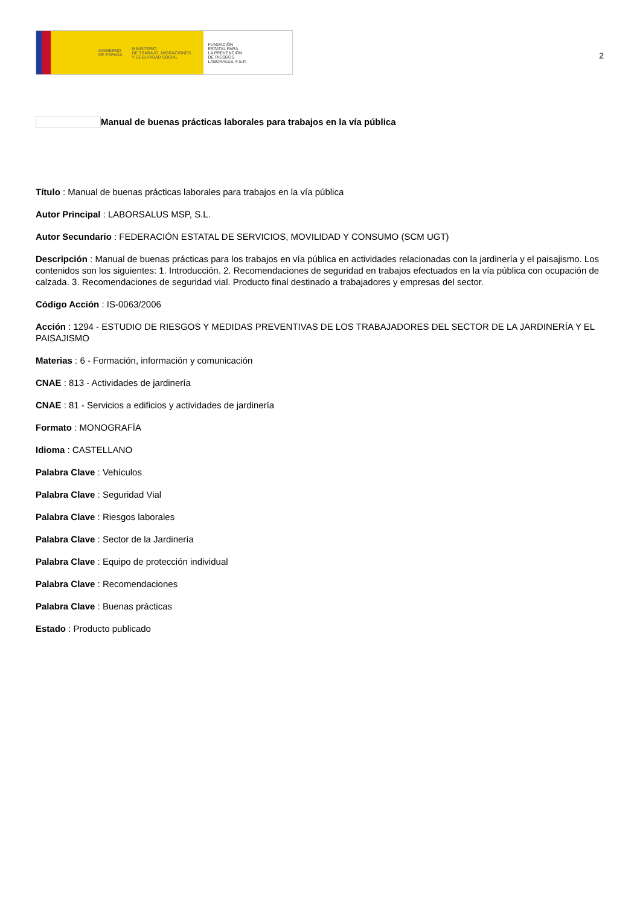GOBIERNO
DE ESPAÑA
MINISTERIO
DE TRABAJO, MIGRACIONES
Y SEGURIDAD SOCIAL
FUNDACIÓN
ESTATAL PARA
LA PREVENCIÓN
DE RIESGOS
LABORALES, F.S.P.
2
Manual de buenas prácticas laborales para trabajos en la vía pública
Título : Manual de buenas prácticas laborales para trabajos en la vía pública
Autor Principal : LABORSALUS MSP, S.L.
Autor Secundario : FEDERACIÓN ESTATAL DE SERVICIOS, MOVILIDAD Y CONSUMO (SCM UGT)
Descripción : Manual de buenas prácticas para los trabajos en vía pública en actividades relacionadas con la jardinería y el paisajismo. Los contenidos son los siguientes: 1. Introducción. 2. Recomendaciones de seguridad en trabajos efectuados en la vía pública con ocupación de calzada. 3. Recomendaciones de seguridad vial. Producto final destinado a trabajadores y empresas del sector.
Código Acción : IS-0063/2006
Acción : 1294 - ESTUDIO DE RIESGOS Y MEDIDAS PREVENTIVAS DE LOS TRABAJADORES DEL SECTOR DE LA JARDINERÍA Y EL PAISAJISMO
Materias : 6 - Formación, información y comunicación
CNAE : 813 - Actividades de jardinería
CNAE : 81 - Servicios a edificios y actividades de jardinería
Formato : MONOGRAFÍA
Idioma : CASTELLANO
Palabra Clave : Vehículos
Palabra Clave : Seguridad Vial
Palabra Clave : Riesgos laborales
Palabra Clave : Sector de la Jardinería
Palabra Clave : Equipo de protección individual
Palabra Clave : Recomendaciones
Palabra Clave : Buenas prácticas
Estado : Producto publicado